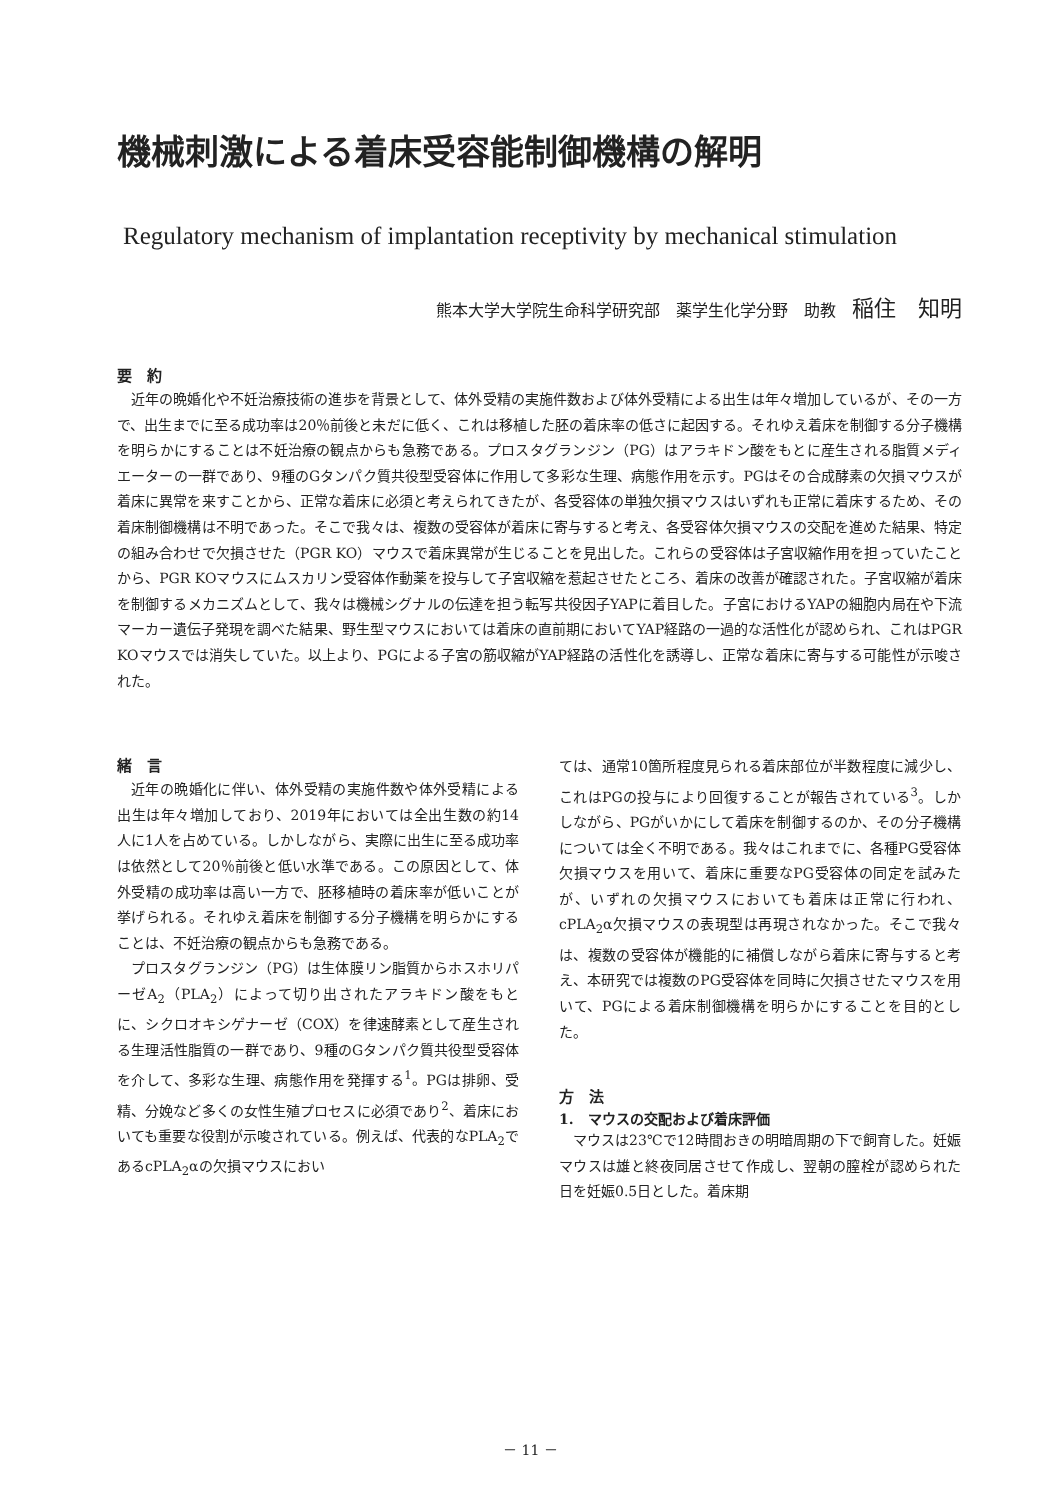機械刺激による着床受容能制御機構の解明
Regulatory mechanism of implantation receptivity by mechanical stimulation
熊本大学大学院生命科学研究部　薬学生化学分野　助教　稲住　知明
要　約
近年の晩婚化や不妊治療技術の進歩を背景として、体外受精の実施件数および体外受精による出生は年々増加しているが、その一方で、出生までに至る成功率は20％前後と未だに低く、これは移植した胚の着床率の低さに起因する。それゆえ着床を制御する分子機構を明らかにすることは不妊治療の観点からも急務である。プロスタグランジン（PG）はアラキドン酸をもとに産生される脂質メディエーターの一群であり、9種のGタンパク質共役型受容体に作用して多彩な生理、病態作用を示す。PGはその合成酵素の欠損マウスが着床に異常を来すことから、正常な着床に必須と考えられてきたが、各受容体の単独欠損マウスはいずれも正常に着床するため、その着床制御機構は不明であった。そこで我々は、複数の受容体が着床に寄与すると考え、各受容体欠損マウスの交配を進めた結果、特定の組み合わせで欠損させた（PGR KO）マウスで着床異常が生じることを見出した。これらの受容体は子宮収縮作用を担っていたことから、PGR KOマウスにムスカリン受容体作動薬を投与して子宮収縮を惹起させたところ、着床の改善が確認された。子宮収縮が着床を制御するメカニズムとして、我々は機械シグナルの伝達を担う転写共役因子YAPに着目した。子宮におけるYAPの細胞内局在や下流マーカー遺伝子発現を調べた結果、野生型マウスにおいては着床の直前期においてYAP経路の一過的な活性化が認められ、これはPGR KOマウスでは消失していた。以上より、PGによる子宮の筋収縮がYAP経路の活性化を誘導し、正常な着床に寄与する可能性が示唆された。
緒　言
近年の晩婚化に伴い、体外受精の実施件数や体外受精による出生は年々増加しており、2019年においては全出生数の約14人に1人を占めている。しかしながら、実際に出生に至る成功率は依然として20％前後と低い水準である。この原因として、体外受精の成功率は高い一方で、胚移植時の着床率が低いことが挙げられる。それゆえ着床を制御する分子機構を明らかにすることは、不妊治療の観点からも急務である。
プロスタグランジン（PG）は生体膜リン脂質からホスホリパーゼA<sub>2</sub>（PLA<sub>2</sub>）によって切り出されたアラキドン酸をもとに、シクロオキシゲナーゼ（COX）を律速酵素として産生される生理活性脂質の一群であり、9種のGタンパク質共役型受容体を介して、多彩な生理、病態作用を発揮する<sup>1</sup>。PGは排卵、受精、分娩など多くの女性生殖プロセスに必須であり<sup>2</sup>、着床においても重要な役割が示唆されている。例えば、代表的なPLA<sub>2</sub>であるcPLA<sub>2</sub>αの欠損マウスにおい
ては、通常10箇所程度見られる着床部位が半数程度に減少し、これはPGの投与により回復することが報告されている<sup>3</sup>。しかしながら、PGがいかにして着床を制御するのか、その分子機構については全く不明である。我々はこれまでに、各種PG受容体欠損マウスを用いて、着床に重要なPG受容体の同定を試みたが、いずれの欠損マウスにおいても着床は正常に行われ、cPLA<sub>2</sub>α欠損マウスの表現型は再現されなかった。そこで我々は、複数の受容体が機能的に補償しながら着床に寄与すると考え、本研究では複数のPG受容体を同時に欠損させたマウスを用いて、PGによる着床制御機構を明らかにすることを目的とした。
方　法
1.　マウスの交配および着床評価
マウスは23℃で12時間おきの明暗周期の下で飼育した。妊娠マウスは雄と終夜同居させて作成し、翌朝の膣栓が認められた日を妊娠0.5日とした。着床期
－ 11 －